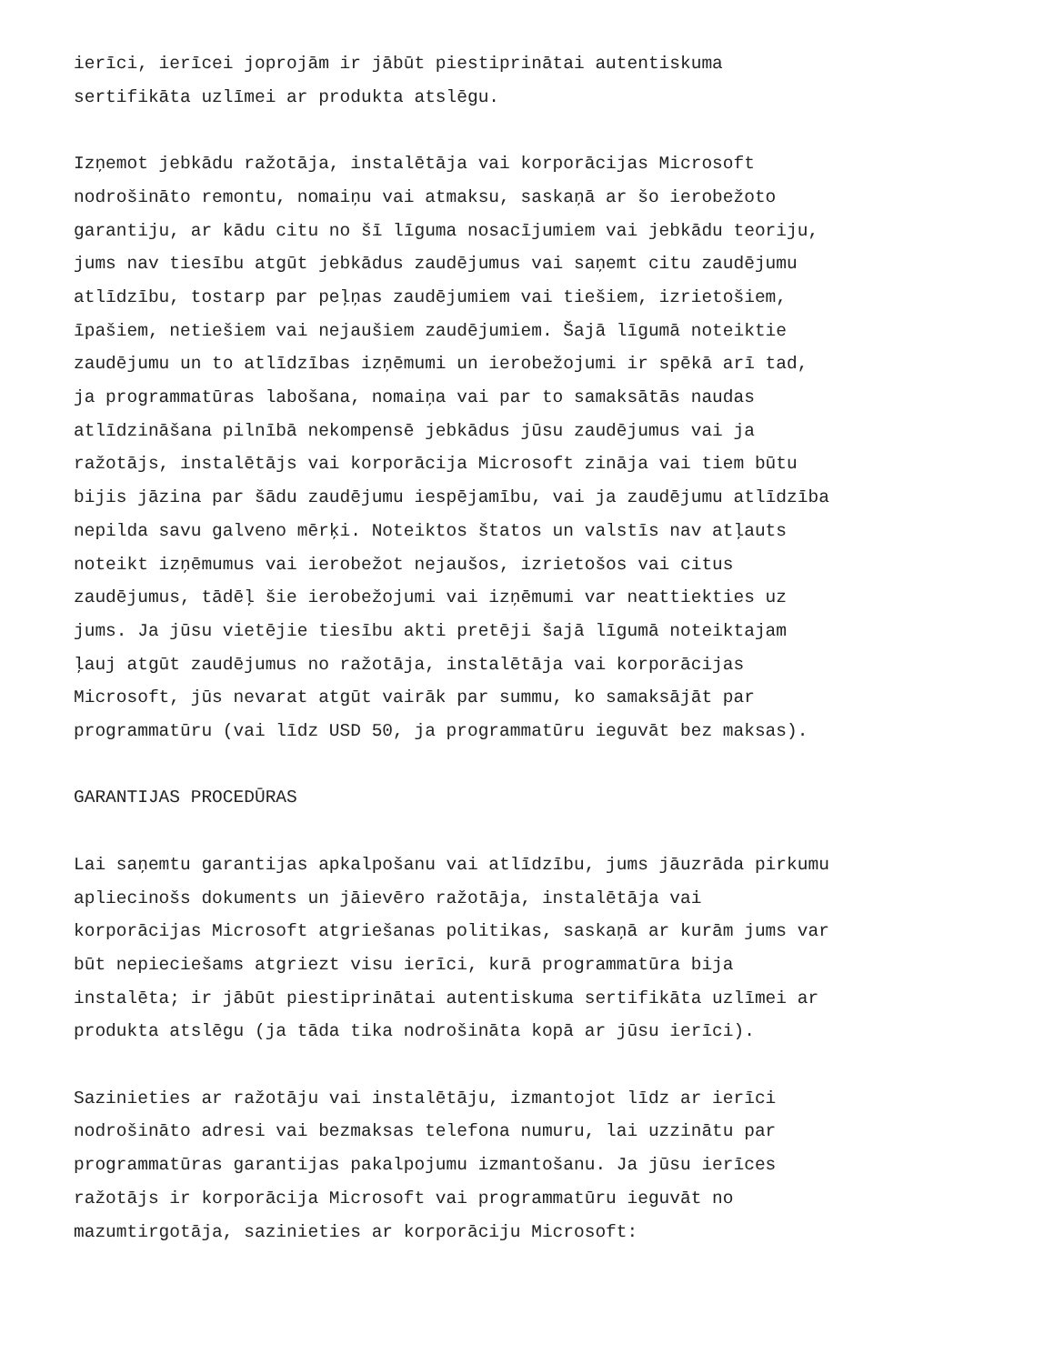ierīci, ierīcei joprojām ir jābūt piestiprinātai autentiskuma sertifikāta uzlīmei ar produkta atslēgu.
Izņemot jebkādu ražotāja, instalētāja vai korporācijas Microsoft nodrošināto remontu, nomaiņu vai atmaksu, saskaņā ar šo ierobežoto garantiju, ar kādu citu no šī līguma nosacījumiem vai jebkādu teoriju, jums nav tiesību atgūt jebkādus zaudējumus vai saņemt citu zaudējumu atlīdzību, tostarp par peļņas zaudējumiem vai tiešiem, izrietošiem, īpašiem, netiešiem vai nejaušiem zaudējumiem. Šajā līgumā noteiktie zaudējumu un to atlīdzības izņēmumi un ierobežojumi ir spēkā arī tad, ja programmatūras labošana, nomaiņa vai par to samaksātās naudas atlīdzināšana pilnībā nekompensē jebkādus jūsu zaudējumus vai ja ražotājs, instalētājs vai korporācija Microsoft zināja vai tiem būtu bijis jāzina par šādu zaudējumu iespējamību, vai ja zaudējumu atlīdzība nepilda savu galveno mērķi. Noteiktos štatos un valstīs nav atļauts noteikt izņēmumus vai ierobežot nejaušos, izrietošos vai citus zaudējumus, tādēļ šie ierobežojumi vai izņēmumi var neattiekties uz jums. Ja jūsu vietējie tiesību akti pretēji šajā līgumā noteiktajam ļauj atgūt zaudējumus no ražotāja, instalētāja vai korporācijas Microsoft, jūs nevarat atgūt vairāk par summu, ko samaksājāt par programmatūru (vai līdz USD 50, ja programmatūru ieguvāt bez maksas).
GARANTIJAS PROCEDŪRAS
Lai saņemtu garantijas apkalpošanu vai atlīdzību, jums jāuzrāda pirkumu apliecinošs dokuments un jāievēro ražotāja, instalētāja vai korporācijas Microsoft atgriešanas politikas, saskaņā ar kurām jums var būt nepieciešams atgriezt visu ierīci, kurā programmatūra bija instalēta; ir jābūt piestiprinātai autentiskuma sertifikāta uzlīmei ar produkta atslēgu (ja tāda tika nodrošināta kopā ar jūsu ierīci).
Sazinieties ar ražotāju vai instalētāju, izmantojot līdz ar ierīci nodrošināto adresi vai bezmaksas telefona numuru, lai uzzinātu par programmatūras garantijas pakalpojumu izmantošanu. Ja jūsu ierīces ražotājs ir korporācija Microsoft vai programmatūru ieguvāt no mazumtirgotāja, sazinieties ar korporāciju Microsoft: